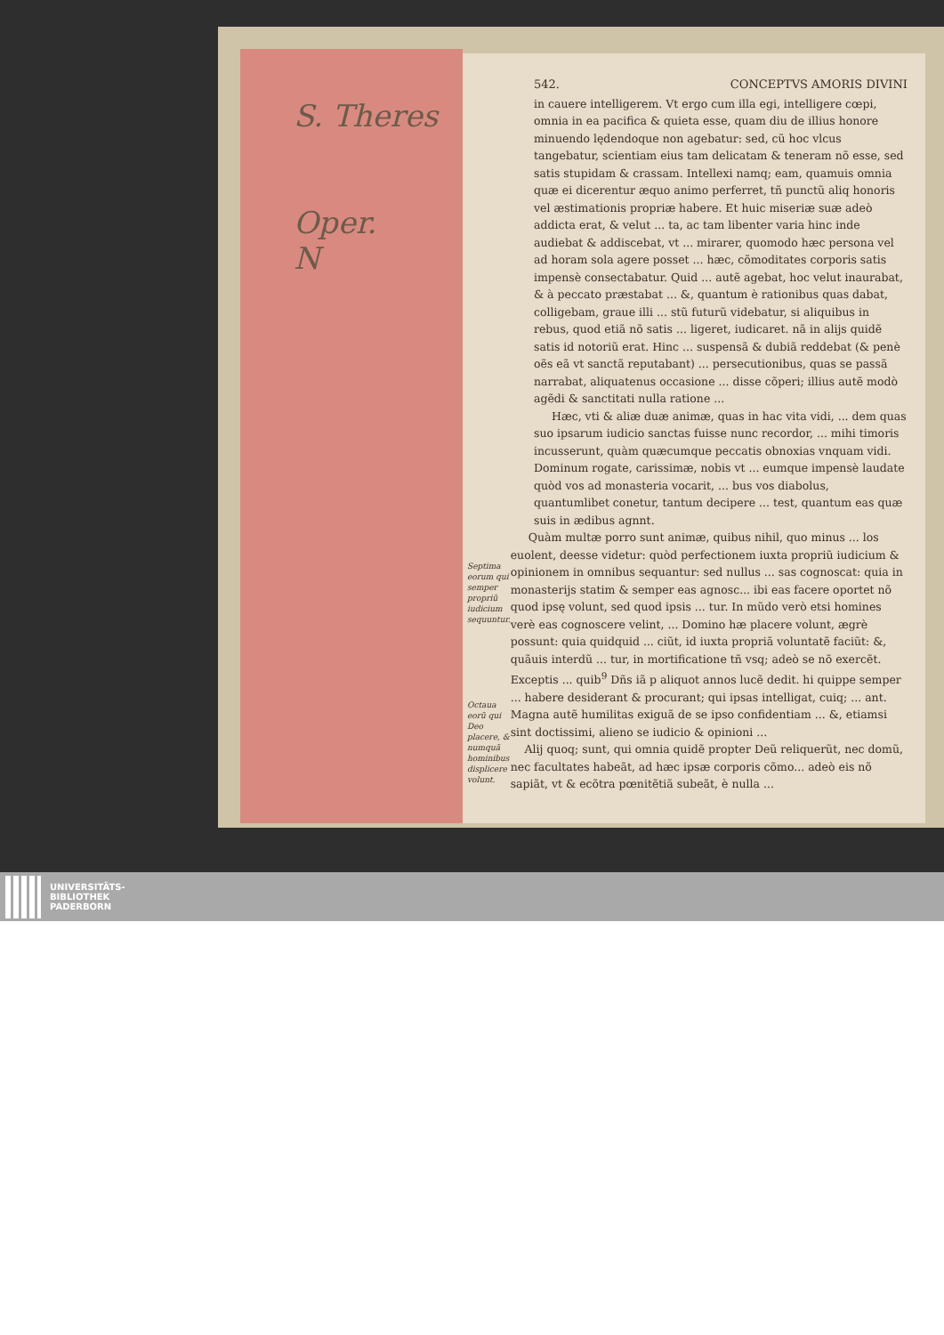S. Theres
Oper.
N
542. CONCEPTVS AMORIS DIVINI
in cauere intelligerem. Vt ergo cum illa egi, intelligere cœpi, omnia in ea pacifica & quieta esse, quam diu de illius honore minuendo lędendoque non agebatur: sed, cũ hoc vlcus tangebatur, scientiam eius tam delicatam & teneram nõ esse, sed satis stupidam & crassam. Intellexi namq; eam, quamuis omnia quæ ei dicerentur æquo animo perferret, tñ punctũ aliq honoris vel æstimationis propriæ habere. Et huic miseriæ suæ adeò addicta erat, & velut ... ta, ac tam libenter varia hinc inde audiebat & addiscebat, vt ... mirarer, quomodo hæc persona vel ad horam sola agere posset ... hæc, cõmoditates corporis satis impensè consectabatur. Quid ... autẽ agebat, hoc velut inaurabat, & à peccato præstabat ... &, quantum è rationibus quas dabat, colligebam, graue illi ... stũ futurũ videbatur, si aliquibus in rebus, quod etiã nõ satis ... ligeret, iudicaret. nã in alijs quidẽ satis id notoriũ erat. Hinc ... suspensã & dubiã reddebat (& penè oẽs eã vt sanctã reputabant) ... persecutionibus, quas se passã narrabat, aliquatenus occasione ... disse cõperi; illius autẽ modò agẽdi & sanctitati nulla ratione ...
Hæc, vti & aliæ duæ animæ, quas in hac vita vidi, ... dem quas suo ipsarum iudicio sanctas fuisse nunc recordor, ... mihi timoris incusserunt, quàm quæcumque peccatis obnoxias vnquam vidi. Dominum rogate, carissimæ, nobis vt ... eumque impensè laudate quòd vos ad monasteria vocarit, ... bus vos diabolus, quantumlibet conetur, tantum decipere ... test, quantum eas quæ suis in ædibus agnnt.
Septima eorum qui semper propriũ iudicium sequuntur.
Octaua eorũ qui Deo placere, & numquã hominibus displicere volunt.
Quàm multæ porro sunt animæ, quibus nihil, quo minus ... los euolent, deesse videtur: quòd perfectionem iuxta propriũ iudicium & opinionem in omnibus sequantur: sed nullus ... sas cognoscat: quia in monasterijs statim & semper eas agnosc... ibi eas facere oportet nõ quod ipsę volunt, sed quod ipsis ... tur. In mũdo verò etsi homines verè eas cognoscere velint, ... Domino hæ placere volunt, ægrè possunt: quia quidquid ... ciũt, id iuxta propriã voluntatẽ faciũt: &, quãuis interdũ ... tur, in mortificatione tñ vsq; adeò se nõ exercẽt. Exceptis ... quib<sup>9</sup> Dñs iã p aliquot annos lucẽ dedit. hi quippe semper ... habere desiderant & procurant; qui ipsas intelligat, cuiq; ... ant. Magna autẽ humilitas exiguã de se ipso confidentiam ... &, etiamsi sint doctissimi, alieno se iudicio & opinioni ...
Alij quoq; sunt, qui omnia quidẽ propter Deũ reliquerũt, nec domũ, nec facultates habeãt, ad hæc ipsæ corporis cõmo... adeò eis nõ sapiãt, vt & ecõtra pœnitẽtiã subeãt, è nulla ...
UNIVERSITÄTS-
BIBLIOTHEK
PADERBORN